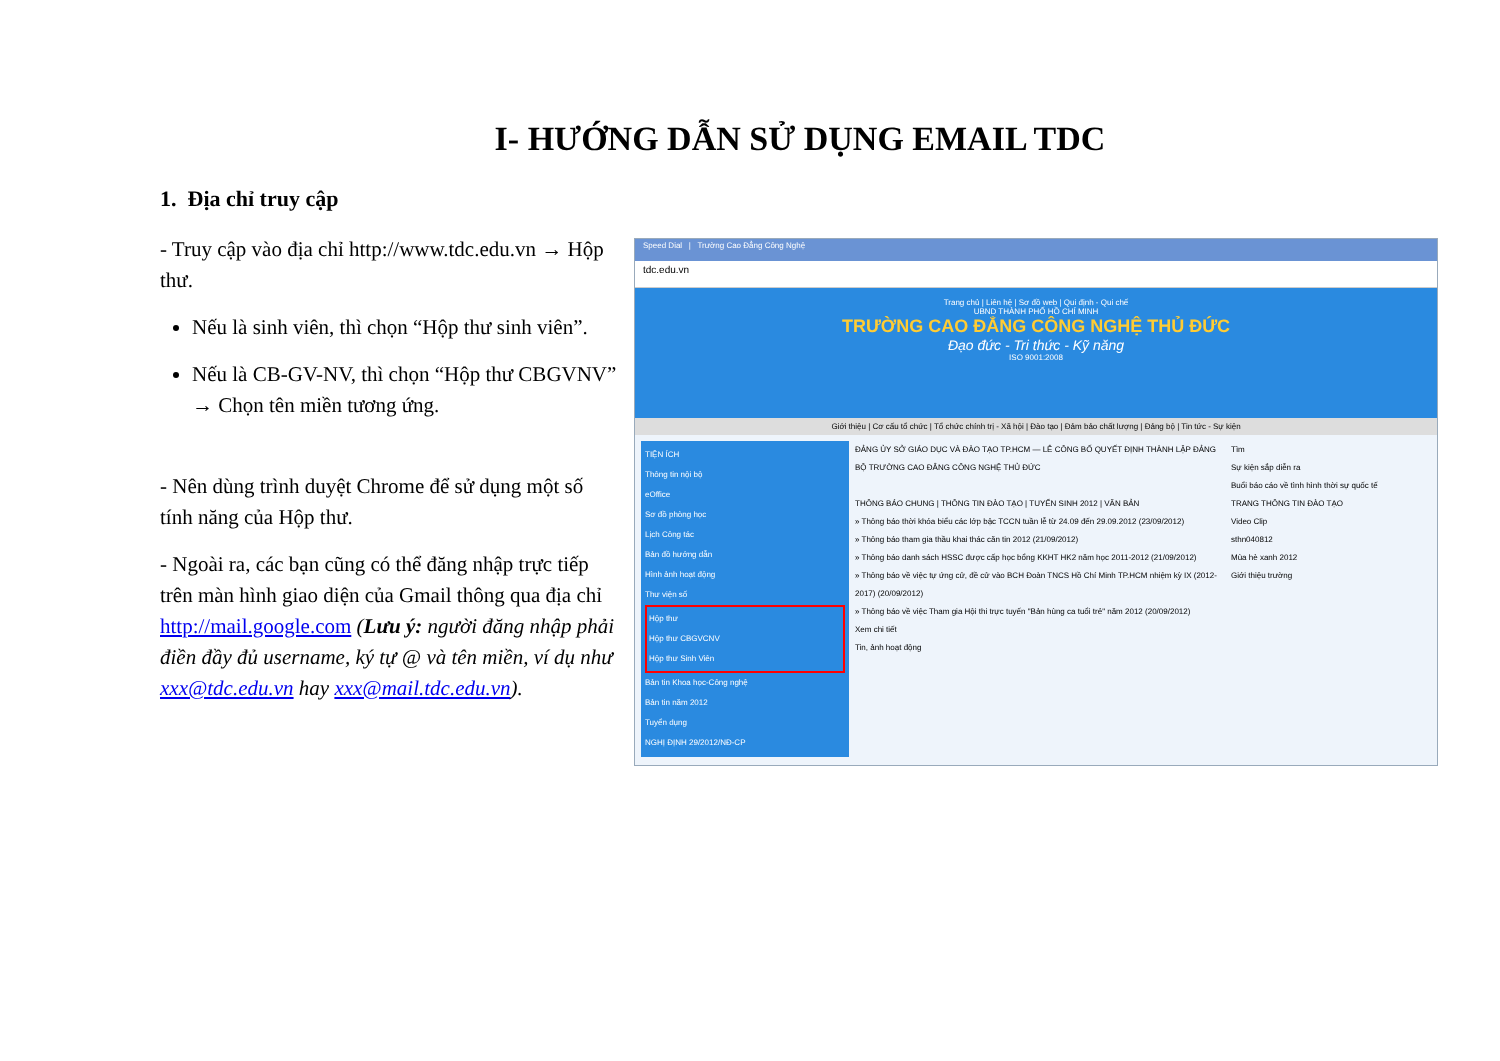I- HƯỚNG DẪN SỬ DỤNG EMAIL TDC
1. Địa chỉ truy cập
- Truy cập vào địa chỉ http://www.tdc.edu.vn → Hộp thư.
Nếu là sinh viên, thì chọn “Hộp thư sinh viên”.
Nếu là CB-GV-NV, thì chọn “Hộp thư CBGVNV” → Chọn tên miền tương ứng.
- Nên dùng trình duyệt Chrome để sử dụng một số tính năng của Hộp thư.
- Ngoài ra, các bạn cũng có thể đăng nhập trực tiếp trên màn hình giao diện của Gmail thông qua địa chỉ http://mail.google.com (Lưu ý: người đăng nhập phải điền đầy đủ username, ký tự @ và tên miền, ví dụ như xxx@tdc.edu.vn hay xxx@mail.tdc.edu.vn).
Speed Dial | Trường Cao Đẳng Công Nghệ
tdc.edu.vn
Trang chủ | Liên hệ | Sơ đồ web | Qui định - Qui chế
UBND THÀNH PHỐ HỒ CHÍ MINH
TRƯỜNG CAO ĐẲNG CÔNG NGHỆ THỦ ĐỨC
Đạo đức - Tri thức - Kỹ năng
ISO 9001:2008
Giới thiệu | Cơ cấu tổ chức | Tổ chức chính trị - Xã hội | Đào tạo | Đảm bảo chất lượng | Đảng bộ | Tin tức - Sự kiện
TIỆN ÍCH
Thông tin nội bộ
eOffice
Sơ đồ phòng học
Lịch Công tác
Bản đồ hướng dẫn
Hình ảnh hoạt động
Thư viện số
Hộp thư
Hộp thư CBGVCNV
Hộp thư Sinh Viên
Bản tin Khoa học-Công nghệ
Bản tin năm 2012
Tuyển dụng
NGHỊ ĐỊNH 29/2012/NĐ-CP
ĐẢNG ỦY SỞ GIÁO DỤC VÀ ĐÀO TẠO TP.HCM — LỄ CÔNG BỐ QUYẾT ĐỊNH THÀNH LẬP ĐẢNG BỘ TRƯỜNG CAO ĐẲNG CÔNG NGHỆ THỦ ĐỨC
THÔNG BÁO CHUNG | THÔNG TIN ĐÀO TẠO | TUYỂN SINH 2012 | VĂN BẢN
» Thông báo thời khóa biểu các lớp bậc TCCN tuần lễ từ 24.09 đến 29.09.2012 (23/09/2012)
» Thông báo tham gia thầu khai thác căn tin 2012 (21/09/2012)
» Thông báo danh sách HSSC được cấp học bổng KKHT HK2 năm học 2011-2012 (21/09/2012)
» Thông báo về việc tự ứng cử, đề cử vào BCH Đoàn TNCS Hồ Chí Minh TP.HCM nhiệm kỳ IX (2012-2017) (20/09/2012)
» Thông báo về việc Tham gia Hội thi trực tuyến "Bản hùng ca tuổi trẻ" năm 2012 (20/09/2012)
Xem chi tiết
Tin, ảnh hoạt động
Tìm
Sự kiện sắp diễn ra
Buổi báo cáo về tình hình thời sự quốc tế
TRANG THÔNG TIN ĐÀO TẠO
Video Clip
sthn040812
Mùa hè xanh 2012
Giới thiệu trường